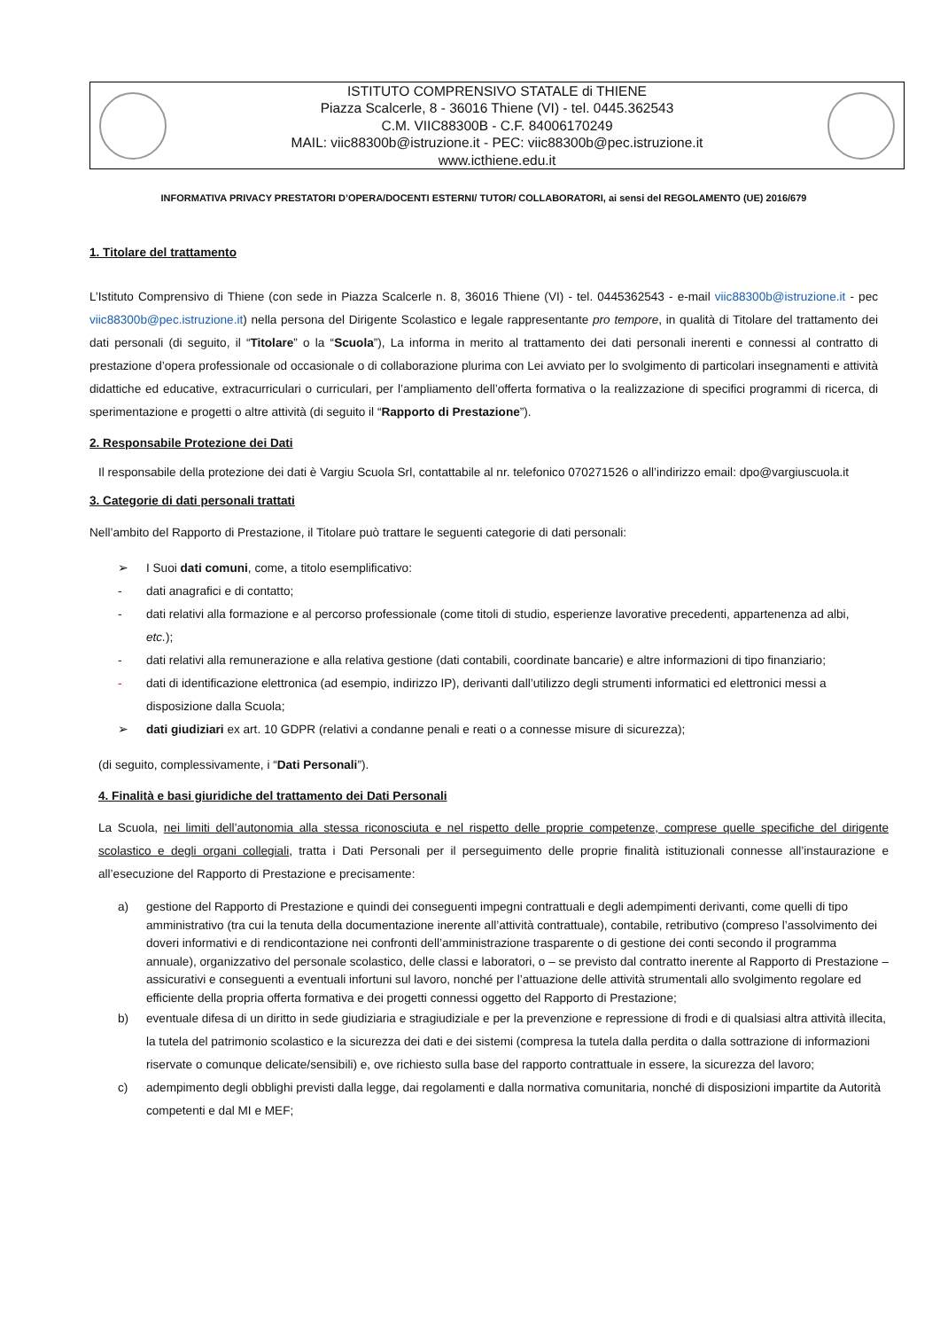ISTITUTO COMPRENSIVO STATALE di THIENE
Piazza Scalcerle, 8 - 36016 Thiene (VI) - tel. 0445.362543
C.M. VIIC88300B - C.F. 84006170249
MAIL: viic88300b@istruzione.it - PEC: viic88300b@pec.istruzione.it
www.icthiene.edu.it
INFORMATIVA PRIVACY PRESTATORI D’OPERA/DOCENTI ESTERNI/ TUTOR/ COLLABORATORI, ai sensi del REGOLAMENTO (UE) 2016/679
1. Titolare del trattamento
L’Istituto Comprensivo di Thiene (con sede in Piazza Scalcerle n. 8, 36016 Thiene (VI) - tel. 0445362543 - e-mail viic88300b@istruzione.it - pec viic88300b@pec.istruzione.it) nella persona del Dirigente Scolastico e legale rappresentante pro tempore, in qualità di Titolare del trattamento dei dati personali (di seguito, il “Titolare” o la “Scuola”), La informa in merito al trattamento dei dati personali inerenti e connessi al contratto di prestazione d’opera professionale od occasionale o di collaborazione plurima con Lei avviato per lo svolgimento di particolari insegnamenti e attività didattiche ed educative, extracurriculari o curriculari, per l’ampliamento dell’offerta formativa o la realizzazione di specifici programmi di ricerca, di sperimentazione e progetti o altre attività (di seguito il “Rapporto di Prestazione”).
2. Responsabile Protezione dei Dati
Il responsabile della protezione dei dati è Vargiu Scuola Srl, contattabile al nr. telefonico 070271526 o all’indirizzo email: dpo@vargiuscuola.it
3. Categorie di dati personali trattati
Nell’ambito del Rapporto di Prestazione, il Titolare può trattare le seguenti categorie di dati personali:
➢ I Suoi dati comuni, come, a titolo esemplificativo:
- dati anagrafici e di contatto;
- dati relativi alla formazione e al percorso professionale (come titoli di studio, esperienze lavorative precedenti, appartenenza ad albi, etc.);
- dati relativi alla remunerazione e alla relativa gestione (dati contabili, coordinate bancarie) e altre informazioni di tipo finanziario;
- dati di identificazione elettronica (ad esempio, indirizzo IP), derivanti dall’utilizzo degli strumenti informatici ed elettronici messi a disposizione dalla Scuola;
➢ dati giudiziari ex art. 10 GDPR (relativi a condanne penali e reati o a connesse misure di sicurezza);
(di seguito, complessivamente, i “Dati Personali”).
4. Finalità e basi giuridiche del trattamento dei Dati Personali
La Scuola, nei limiti dell’autonomia alla stessa riconosciuta e nel rispetto delle proprie competenze, comprese quelle specifiche del dirigente scolastico e degli organi collegiali, tratta i Dati Personali per il perseguimento delle proprie finalità istituzionali connesse all’instaurazione e all’esecuzione del Rapporto di Prestazione e precisamente:
a) gestione del Rapporto di Prestazione e quindi dei conseguenti impegni contrattuali e degli adempimenti derivanti, come quelli di tipo amministrativo (tra cui la tenuta della documentazione inerente all’attività contrattuale), contabile, retributivo (compreso l’assolvimento dei doveri informativi e di rendicontazione nei confronti dell’amministrazione trasparente o di gestione dei conti secondo il programma annuale), organizzativo del personale scolastico, delle classi e laboratori, o – se previsto dal contratto inerente al Rapporto di Prestazione – assicurativi e conseguenti a eventuali infortuni sul lavoro, nonché per l’attuazione delle attività strumentali allo svolgimento regolare ed efficiente della propria offerta formativa e dei progetti connessi oggetto del Rapporto di Prestazione;
b) eventuale difesa di un diritto in sede giudiziaria e stragiudiziale e per la prevenzione e repressione di frodi e di qualsiasi altra attività illecita, la tutela del patrimonio scolastico e la sicurezza dei dati e dei sistemi (compresa la tutela dalla perdita o dalla sottrazione di informazioni riservate o comunque delicate/sensibili) e, ove richiesto sulla base del rapporto contrattuale in essere, la sicurezza del lavoro;
c) adempimento degli obblighi previsti dalla legge, dai regolamenti e dalla normativa comunitaria, nonché di disposizioni impartite da Autorità competenti e dal MI e MEF;